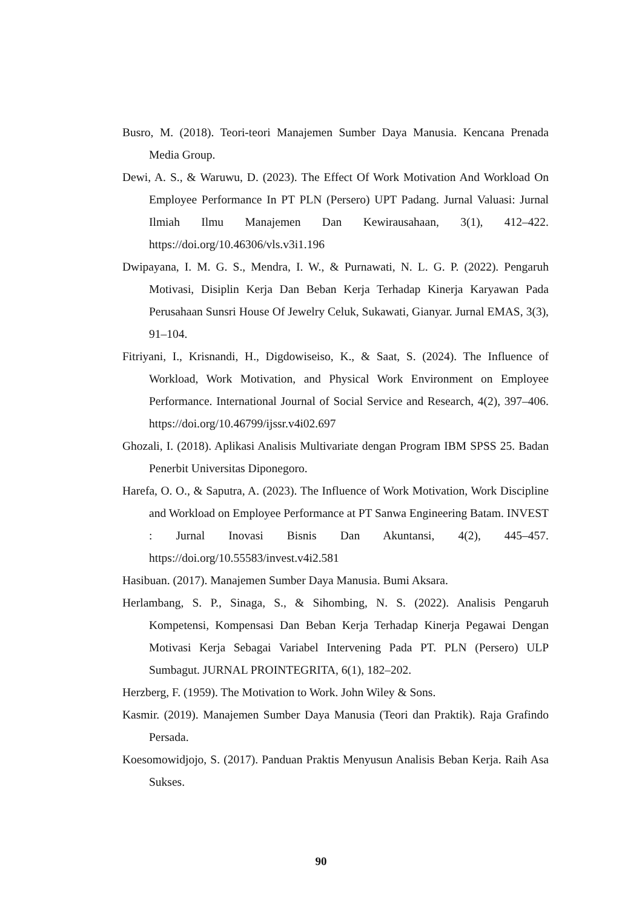Busro, M. (2018). Teori-teori Manajemen Sumber Daya Manusia. Kencana Prenada Media Group.
Dewi, A. S., & Waruwu, D. (2023). The Effect Of Work Motivation And Workload On Employee Performance In PT PLN (Persero) UPT Padang. Jurnal Valuasi: Jurnal Ilmiah Ilmu Manajemen Dan Kewirausahaan, 3(1), 412–422. https://doi.org/10.46306/vls.v3i1.196
Dwipayana, I. M. G. S., Mendra, I. W., & Purnawati, N. L. G. P. (2022). Pengaruh Motivasi, Disiplin Kerja Dan Beban Kerja Terhadap Kinerja Karyawan Pada Perusahaan Sunsri House Of Jewelry Celuk, Sukawati, Gianyar. Jurnal EMAS, 3(3), 91–104.
Fitriyani, I., Krisnandi, H., Digdowiseiso, K., & Saat, S. (2024). The Influence of Workload, Work Motivation, and Physical Work Environment on Employee Performance. International Journal of Social Service and Research, 4(2), 397–406. https://doi.org/10.46799/ijssr.v4i02.697
Ghozali, I. (2018). Aplikasi Analisis Multivariate dengan Program IBM SPSS 25. Badan Penerbit Universitas Diponegoro.
Harefa, O. O., & Saputra, A. (2023). The Influence of Work Motivation, Work Discipline and Workload on Employee Performance at PT Sanwa Engineering Batam. INVEST : Jurnal Inovasi Bisnis Dan Akuntansi, 4(2), 445–457. https://doi.org/10.55583/invest.v4i2.581
Hasibuan. (2017). Manajemen Sumber Daya Manusia. Bumi Aksara.
Herlambang, S. P., Sinaga, S., & Sihombing, N. S. (2022). Analisis Pengaruh Kompetensi, Kompensasi Dan Beban Kerja Terhadap Kinerja Pegawai Dengan Motivasi Kerja Sebagai Variabel Intervening Pada PT. PLN (Persero) ULP Sumbagut. JURNAL PROINTEGRITA, 6(1), 182–202.
Herzberg, F. (1959). The Motivation to Work. John Wiley & Sons.
Kasmir. (2019). Manajemen Sumber Daya Manusia (Teori dan Praktik). Raja Grafindo Persada.
Koesomowidjojo, S. (2017). Panduan Praktis Menyusun Analisis Beban Kerja. Raih Asa Sukses.
90